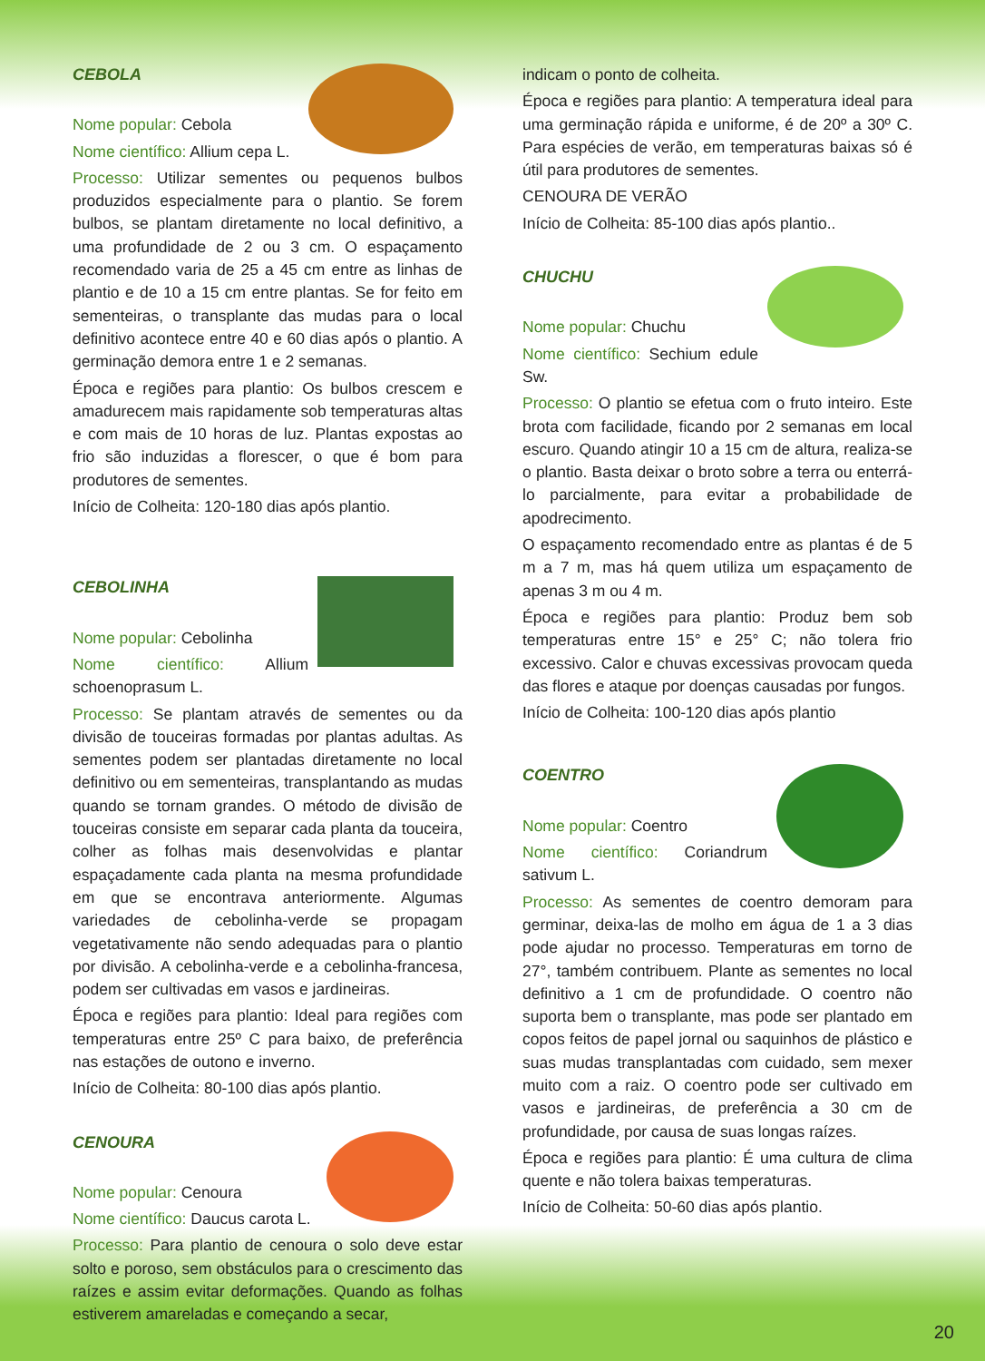CEBOLA
Nome popular: Cebola
Nome científico: Allium cepa L.
Processo: Utilizar sementes ou pequenos bulbos produzidos especialmente para o plantio. Se forem bulbos, se plantam diretamente no local definitivo, a uma profundidade de 2 ou 3 cm. O espaçamento recomendado varia de 25 a 45 cm entre as linhas de plantio e de 10 a 15 cm entre plantas. Se for feito em sementeiras, o transplante das mudas para o local definitivo acontece entre 40 e 60 dias após o plantio. A germinação demora entre 1 e 2 semanas.
Época e regiões para plantio: Os bulbos crescem e amadurecem mais rapidamente sob temperaturas altas e com mais de 10 horas de luz. Plantas expostas ao frio são induzidas a florescer, o que é bom para produtores de sementes.
Início de Colheita: 120-180 dias após plantio.
CEBOLINHA
Nome popular: Cebolinha
Nome científico: Allium schoenoprasum L.
Processo: Se plantam através de sementes ou da divisão de touceiras formadas por plantas adultas. As sementes podem ser plantadas diretamente no local definitivo ou em sementeiras, transplantando as mudas quando se tornam grandes. O método de divisão de touceiras consiste em separar cada planta da touceira, colher as folhas mais desenvolvidas e plantar espaçadamente cada planta na mesma profundidade em que se encontrava anteriormente. Algumas variedades de cebolinha-verde se propagam vegetativamente não sendo adequadas para o plantio por divisão. A cebolinha-verde e a cebolinha-francesa, podem ser cultivadas em vasos e jardineiras.
Época e regiões para plantio: Ideal para regiões com temperaturas entre 25º C para baixo, de preferência nas estações de outono e inverno.
Início de Colheita: 80-100 dias após plantio.
CENOURA
Nome popular: Cenoura
Nome científico: Daucus carota L.
Processo: Para plantio de cenoura o solo deve estar solto e poroso, sem obstáculos para o crescimento das raízes e assim evitar deformações. Quando as folhas estiverem amareladas e começando a secar,
indicam o ponto de colheita.
Época e regiões para plantio: A temperatura ideal para uma germinação rápida e uniforme, é de 20º a 30º C. Para espécies de verão, em temperaturas baixas só é útil para produtores de sementes.
CENOURA DE VERÃO
Início de Colheita: 85-100 dias após plantio..
CHUCHU
Nome popular: Chuchu
Nome científico: Sechium edule Sw.
Processo: O plantio se efetua com o fruto inteiro. Este brota com facilidade, ficando por 2 semanas em local escuro. Quando atingir 10 a 15 cm de altura, realiza-se o plantio. Basta deixar o broto sobre a terra ou enterrá-lo parcialmente, para evitar a probabilidade de apodrecimento.
O espaçamento recomendado entre as plantas é de 5 m a 7 m, mas há quem utiliza um espaçamento de apenas 3 m ou 4 m.
Época e regiões para plantio: Produz bem sob temperaturas entre 15° e 25° C; não tolera frio excessivo. Calor e chuvas excessivas provocam queda das flores e ataque por doenças causadas por fungos.
Início de Colheita: 100-120 dias após plantio
COENTRO
Nome popular: Coentro
Nome científico: Coriandrum sativum L.
Processo: As sementes de coentro demoram para germinar, deixa-las de molho em água de 1 a 3 dias pode ajudar no processo. Temperaturas em torno de 27°, também contribuem. Plante as sementes no local definitivo a 1 cm de profundidade. O coentro não suporta bem o transplante, mas pode ser plantado em copos feitos de papel jornal ou saquinhos de plástico e suas mudas transplantadas com cuidado, sem mexer muito com a raiz. O coentro pode ser cultivado em vasos e jardineiras, de preferência a 30 cm de profundidade, por causa de suas longas raízes.
Época e regiões para plantio: É uma cultura de clima quente e não tolera baixas temperaturas.
Início de Colheita: 50-60 dias após plantio.
20